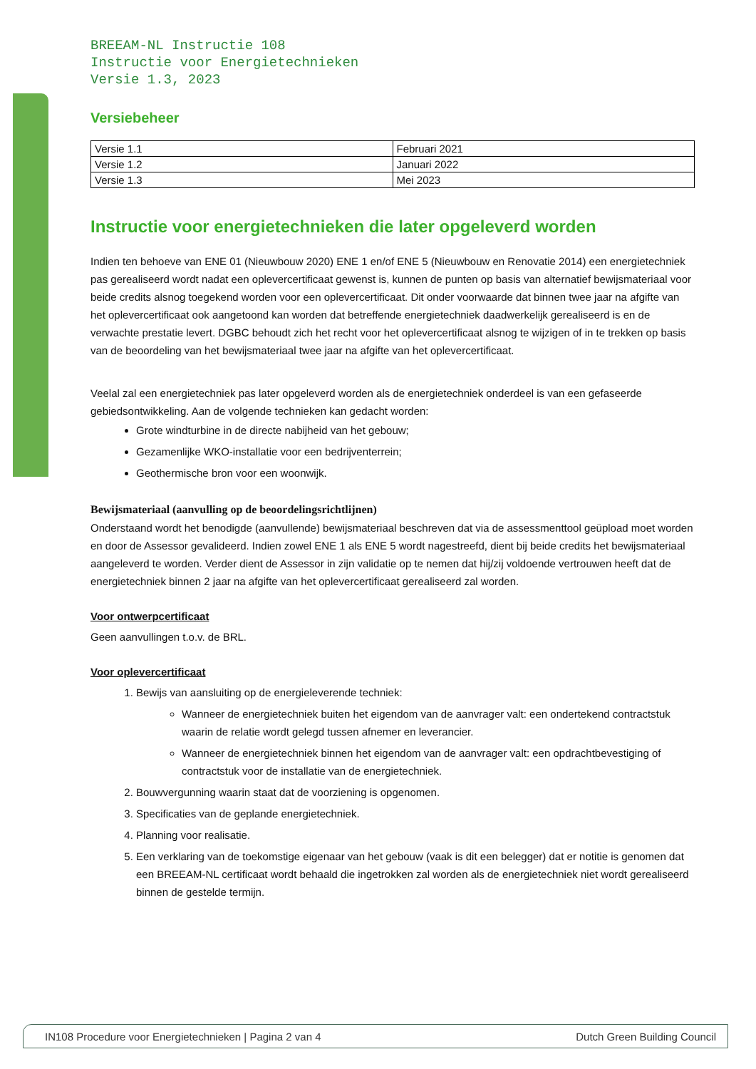BREEAM-NL Instructie 108
Instructie voor Energietechnieken
Versie 1.3, 2023
Versiebeheer
| Versie 1.1 | Februari 2021 |
| Versie 1.2 | Januari 2022 |
| Versie 1.3 | Mei 2023 |
Instructie voor energietechnieken die later opgeleverd worden
Indien ten behoeve van ENE 01 (Nieuwbouw 2020) ENE 1 en/of ENE 5 (Nieuwbouw en Renovatie 2014) een energietechniek pas gerealiseerd wordt nadat een oplevercertificaat gewenst is, kunnen de punten op basis van alternatief bewijsmateriaal voor beide credits alsnog toegekend worden voor een oplevercertificaat. Dit onder voorwaarde dat binnen twee jaar na afgifte van het oplevercertificaat ook aangetoond kan worden dat betreffende energietechniek daadwerkelijk gerealiseerd is en de verwachte prestatie levert. DGBC behoudt zich het recht voor het oplevercertificaat alsnog te wijzigen of in te trekken op basis van de beoordeling van het bewijsmateriaal twee jaar na afgifte van het oplevercertificaat.
Veelal zal een energietechniek pas later opgeleverd worden als de energietechniek onderdeel is van een gefaseerde gebiedsontwikkeling. Aan de volgende technieken kan gedacht worden:
Grote windturbine in de directe nabijheid van het gebouw;
Gezamenlijke WKO-installatie voor een bedrijventerrein;
Geothermische bron voor een woonwijk.
Bewijsmateriaal (aanvulling op de beoordelingsrichtlijnen)
Onderstaand wordt het benodigde (aanvullende) bewijsmateriaal beschreven dat via de assessmenttool geüpload moet worden en door de Assessor gevalideerd. Indien zowel ENE 1 als ENE 5 wordt nagestreefd, dient bij beide credits het bewijsmateriaal aangeleverd te worden. Verder dient de Assessor in zijn validatie op te nemen dat hij/zij voldoende vertrouwen heeft dat de energietechniek binnen 2 jaar na afgifte van het oplevercertificaat gerealiseerd zal worden.
Voor ontwerpcertificaat
Geen aanvullingen t.o.v. de BRL.
Voor oplevercertificaat
1. Bewijs van aansluiting op de energieleverende techniek:
Wanneer de energietechniek buiten het eigendom van de aanvrager valt: een ondertekend contractstuk waarin de relatie wordt gelegd tussen afnemer en leverancier.
Wanneer de energietechniek binnen het eigendom van de aanvrager valt: een opdrachtbevestiging of contractstuk voor de installatie van de energietechniek.
2. Bouwvergunning waarin staat dat de voorziening is opgenomen.
3. Specificaties van de geplande energietechniek.
4. Planning voor realisatie.
5. Een verklaring van de toekomstige eigenaar van het gebouw (vaak is dit een belegger) dat er notitie is genomen dat een BREEAM-NL certificaat wordt behaald die ingetrokken zal worden als de energietechniek niet wordt gerealiseerd binnen de gestelde termijn.
IN108 Procedure voor Energietechnieken | Pagina 2 van 4 Dutch Green Building Council